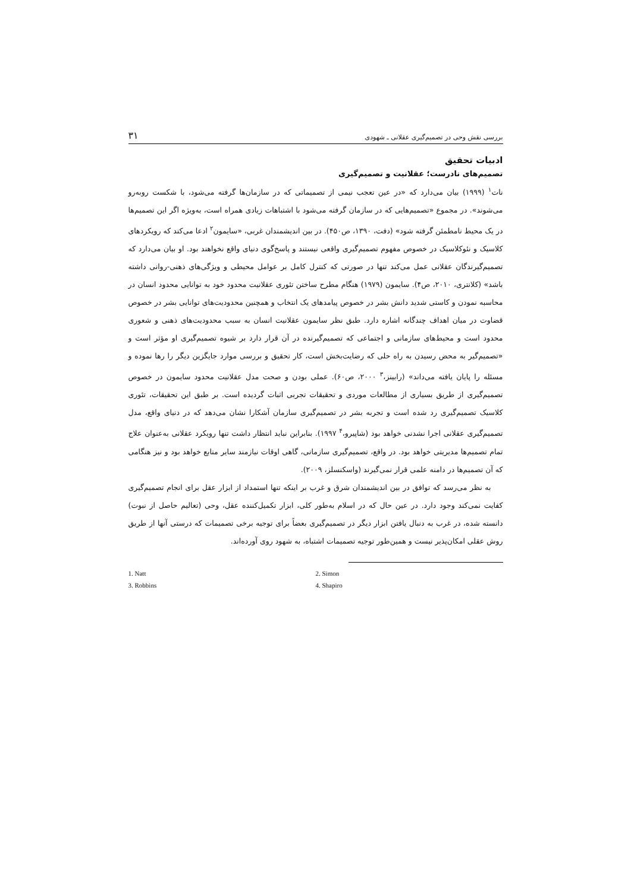بررسی نقش وحی در تصمیم‌گیری عقلانی ـ شهودی ۳۱
ادبیات تحقیق
تصمیم‌های نادرست؛ عقلانیت و تصمیم‌گیری
نات<sup>۱</sup> (۱۹۹۹) بیان می‌دارد که «در عین تعجب نیمی از تصمیماتی که در سازمان‌ها گرفته می‌شود، با شکست روبه‌رو می‌شوند». در مجموع «تصمیم‌هایی که در سازمان گرفته می‌شود با اشتباهات زیادی همراه است، به‌ویژه اگر این تصمیم‌ها در یک محیط نامطمئن گرفته شود» (دفت، ۱۳۹۰، ص۴۵۰). در بین اندیشمندان غربی، «سایمون<sup>۲</sup> ادعا می‌کند که رویکردهای کلاسیک و نئوکلاسیک در خصوص مفهوم تصمیم‌گیری واقعی نیستند و پاسخ‌گوی دنیای واقع نخواهند بود. او بیان می‌دارد که تصمیم‌گیرندگان عقلانی عمل می‌کند تنها در صورتی که کنترل کامل بر عوامل محیطی و ویژگی‌های ذهنی-روانی داشته باشد» (کلانتری، ۲۰۱۰، ص۴). سایمون (۱۹۷۹) هنگام مطرح ساختن تئوری عقلانیت محدود خود به توانایی محدود انسان در محاسبه نمودن و کاستی شدید دانش بشر در خصوص پیامدهای یک انتخاب و همچنین محدودیت‌های توانایی بشر در خصوص قضاوت در میان اهداف چندگانه اشاره دارد. طبق نظر سایمون عقلانیت انسان به سبب محدودیت‌های ذهنی و شعوری محدود است و محیط‌های سازمانی و اجتماعی که تصمیم‌گیرنده در آن قرار دارد بر شیوه تصمیم‌گیری او مؤثر است و «تصمیم‌گیر به محض رسیدن به راه حلی که رضایت‌بخش است، کار تحقیق و بررسی موارد جایگزین دیگر را رها نموده و مسئله را پایان یافته می‌داند» (رابینز،<sup>۳</sup> ۲۰۰۰، ص۶۰). عملی بودن و صحت مدل عقلانیت محدود سایمون در خصوص تصمیم‌گیری از طریق بسیاری از مطالعات موردی و تحقیقات تجربی اثبات گردیده است. بر طبق این تحقیقات، تئوری کلاسیک تصمیم‌گیری رد شده است و تجربه بشر در تصمیم‌گیری سازمان آشکارا نشان می‌دهد که در دنیای واقع، مدل تصمیم‌گیری عقلانی اجرا نشدنی خواهد بود (شاپیرو،<sup>۴</sup> ۱۹۹۷). بنابراین نباید انتظار داشت تنها رویکرد عقلانی به‌عنوان علاج تمام تصمیم‌ها مدیریتی خواهد بود. در واقع، تصمیم‌گیری سازمانی، گاهی اوقات نیازمند سایر منابع خواهد بود و نیز هنگامی که آن تصمیم‌ها در دامنه علمی قرار نمی‌گیرند (واسکنسلز، ۲۰۰۹).
به نظر می‌رسد که توافق در بین اندیشمندان شرق و غرب بر اینکه تنها استمداد از ابزار عقل برای انجام تصمیم‌گیری کفایت نمی‌کند وجود دارد. در عین حال که در اسلام به‌طور کلی، ابزار تکمیل‌کننده عقل، وحی (تعالیم حاصل از نبوت) دانسته شده، در غرب به دنبال یافتن ابزار دیگر در تصمیم‌گیری بعضاً برای توجیه برخی تصمیمات که درستی آنها از طریق روش عقلی امکان‌پذیر نیست و همین‌طور توجیه تصمیمات اشتباه، به شهود روی آورده‌اند.
1. Natt 2. Simon 3. Robbins 4. Shapiro